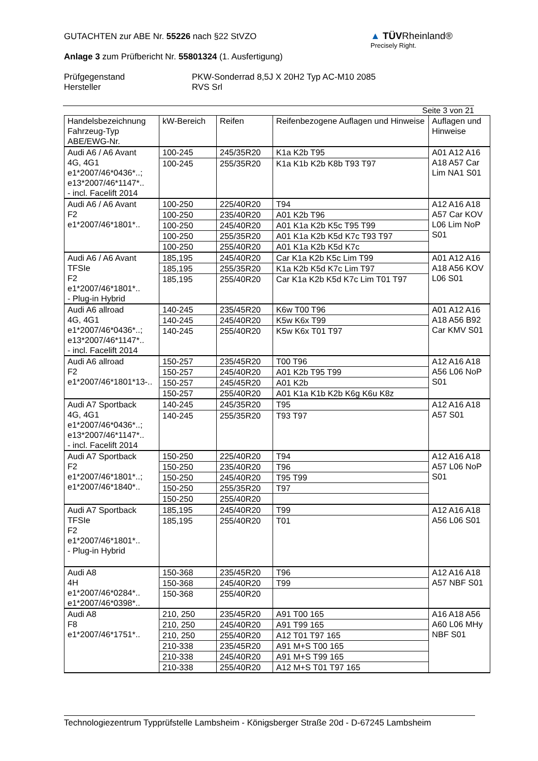GUTACHTEN zur ABE Nr. 55226 nach §22 StVZO
Anlage 3 zum Prüfbericht Nr. 55801324 (1. Ausfertigung)
Prüfgegenstand PKW-Sonderrad 8,5J X 20H2 Typ AC-M10 2085
Hersteller RVS Srl
▲ TÜVRheinland®
Precisely Right.
Seite 3 von 21
| Handelsbezeichnung Fahrzeug-Typ ABE/EWG-Nr. | kW-Bereich | Reifen | Reifenbezogene Auflagen und Hinweise | Auflagen und Hinweise |
| --- | --- | --- | --- | --- |
| Audi A6 / A6 Avant 4G, 4G1 e1*2007/46*0436*..; e13*2007/46*1147*.. - incl. Facelift 2014 | 100-245 | 245/35R20 | K1a K2b T95 | A01 A12 A16 A18 A57 Car Lim NA1 S01 |
| | 100-245 | 255/35R20 | K1a K1b K2b K8b T93 T97 | |
| Audi A6 / A6 Avant F2 e1*2007/46*1801*.. | 100-250 | 225/40R20 | T94 | A12 A16 A18 A57 Car KOV L06 Lim NoP S01 |
| | 100-250 | 235/40R20 | A01 K2b T96 | |
| | 100-250 | 245/40R20 | A01 K1a K2b K5c T95 T99 | |
| | 100-250 | 255/35R20 | A01 K1a K2b K5d K7c T93 T97 | |
| | 100-250 | 255/40R20 | A01 K1a K2b K5d K7c | |
| Audi A6 / A6 Avant TFSIe F2 e1*2007/46*1801*.. - Plug-in Hybrid | 185,195 | 245/40R20 | Car K1a K2b K5c Lim T99 | A01 A12 A16 A18 A56 KOV L06 S01 |
| | 185,195 | 255/35R20 | K1a K2b K5d K7c Lim T97 | |
| | 185,195 | 255/40R20 | Car K1a K2b K5d K7c Lim T01 T97 | |
| Audi A6 allroad 4G, 4G1 e1*2007/46*0436*..; e13*2007/46*1147*.. - incl. Facelift 2014 | 140-245 | 235/45R20 | K6w T00 T96 | A01 A12 A16 A18 A56 B92 Car KMV S01 |
| | 140-245 | 245/40R20 | K5w K6x T99 | |
| | 140-245 | 255/40R20 | K5w K6x T01 T97 | |
| Audi A6 allroad F2 e1*2007/46*1801*13-.. | 150-257 | 235/45R20 | T00 T96 | A12 A16 A18 A56 L06 NoP S01 |
| | 150-257 | 245/40R20 | A01 K2b T95 T99 | |
| | 150-257 | 245/45R20 | A01 K2b | |
| | 150-257 | 255/40R20 | A01 K1a K1b K2b K6g K6u K8z | |
| Audi A7 Sportback 4G, 4G1 e1*2007/46*0436*..; e13*2007/46*1147*.. - incl. Facelift 2014 | 140-245 | 245/35R20 | T95 | A12 A16 A18 A57 S01 |
| | 140-245 | 255/35R20 | T93 T97 | |
| Audi A7 Sportback F2 e1*2007/46*1801*..; e1*2007/46*1840*.. | 150-250 | 225/40R20 | T94 | A12 A16 A18 A57 L06 NoP S01 |
| | 150-250 | 235/40R20 | T96 | |
| | 150-250 | 245/40R20 | T95 T99 | |
| | 150-250 | 255/35R20 | T97 | |
| | 150-250 | 255/40R20 | | |
| Audi A7 Sportback TFSIe F2 e1*2007/46*1801*.. - Plug-in Hybrid | 185,195 | 245/40R20 | T99 | A12 A16 A18 A56 L06 S01 |
| | 185,195 | 255/40R20 | T01 | |
| Audi A8 4H e1*2007/46*0284*.. e1*2007/46*0398*.. | 150-368 | 235/45R20 | T96 | A12 A16 A18 A57 NBF S01 |
| | 150-368 | 245/40R20 | T99 | |
| | 150-368 | 255/40R20 | | |
| Audi A8 F8 e1*2007/46*1751*.. | 210, 250 | 235/45R20 | A91 T00 165 | A16 A18 A56 A60 L06 MHy NBF S01 |
| | 210, 250 | 245/40R20 | A91 T99 165 | |
| | 210, 250 | 255/40R20 | A12 T01 T97 165 | |
| | 210-338 | 235/45R20 | A91 M+S T00 165 | |
| | 210-338 | 245/40R20 | A91 M+S T99 165 | |
| | 210-338 | 255/40R20 | A12 M+S T01 T97 165 | |
Technologiezentrum Typprüfstelle Lambsheim - Königsberger Straße 20d - D-67245 Lambsheim